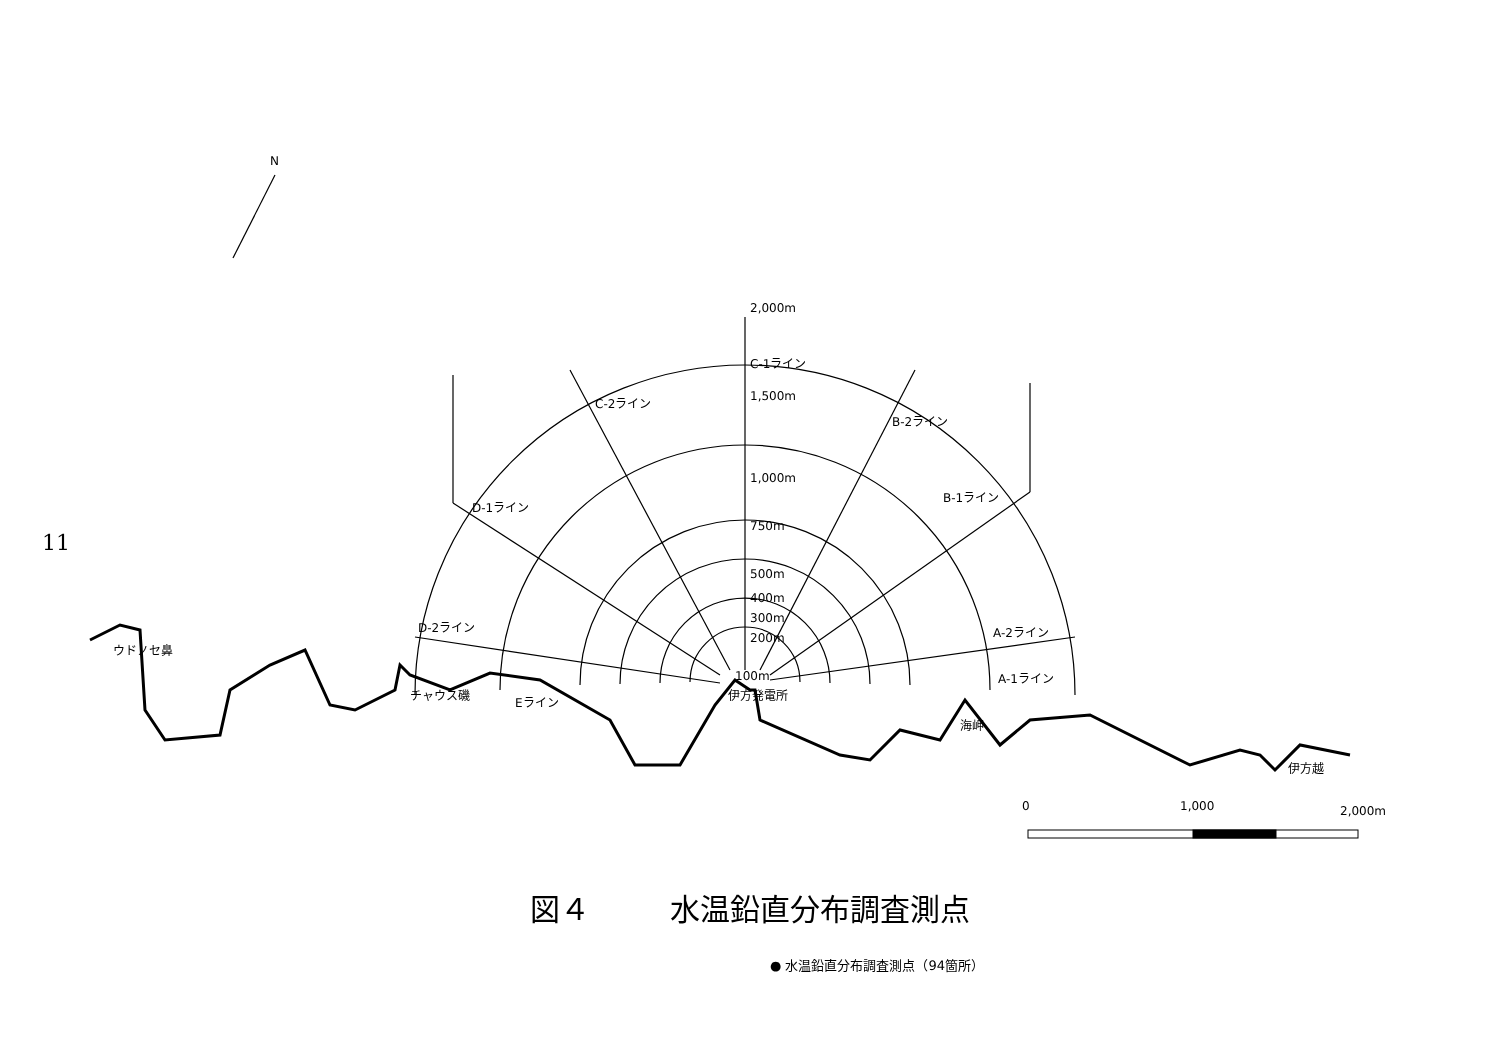11
2,000m
1,500m
1,000m
750m
500m
400m
300m
200m
100m
C-1ライン
C-2ライン
B-2ライン
D-1ライン
B-1ライン
D-2ライン
A-2ライン
A-1ライン
Eライン
ウドノセ鼻
チャウス磯
伊方発電所
海岬
伊方越
N
0
1,000
2,000m
図４ 水温鉛直分布調査測点
● 水温鉛直分布調査測点（94箇所）